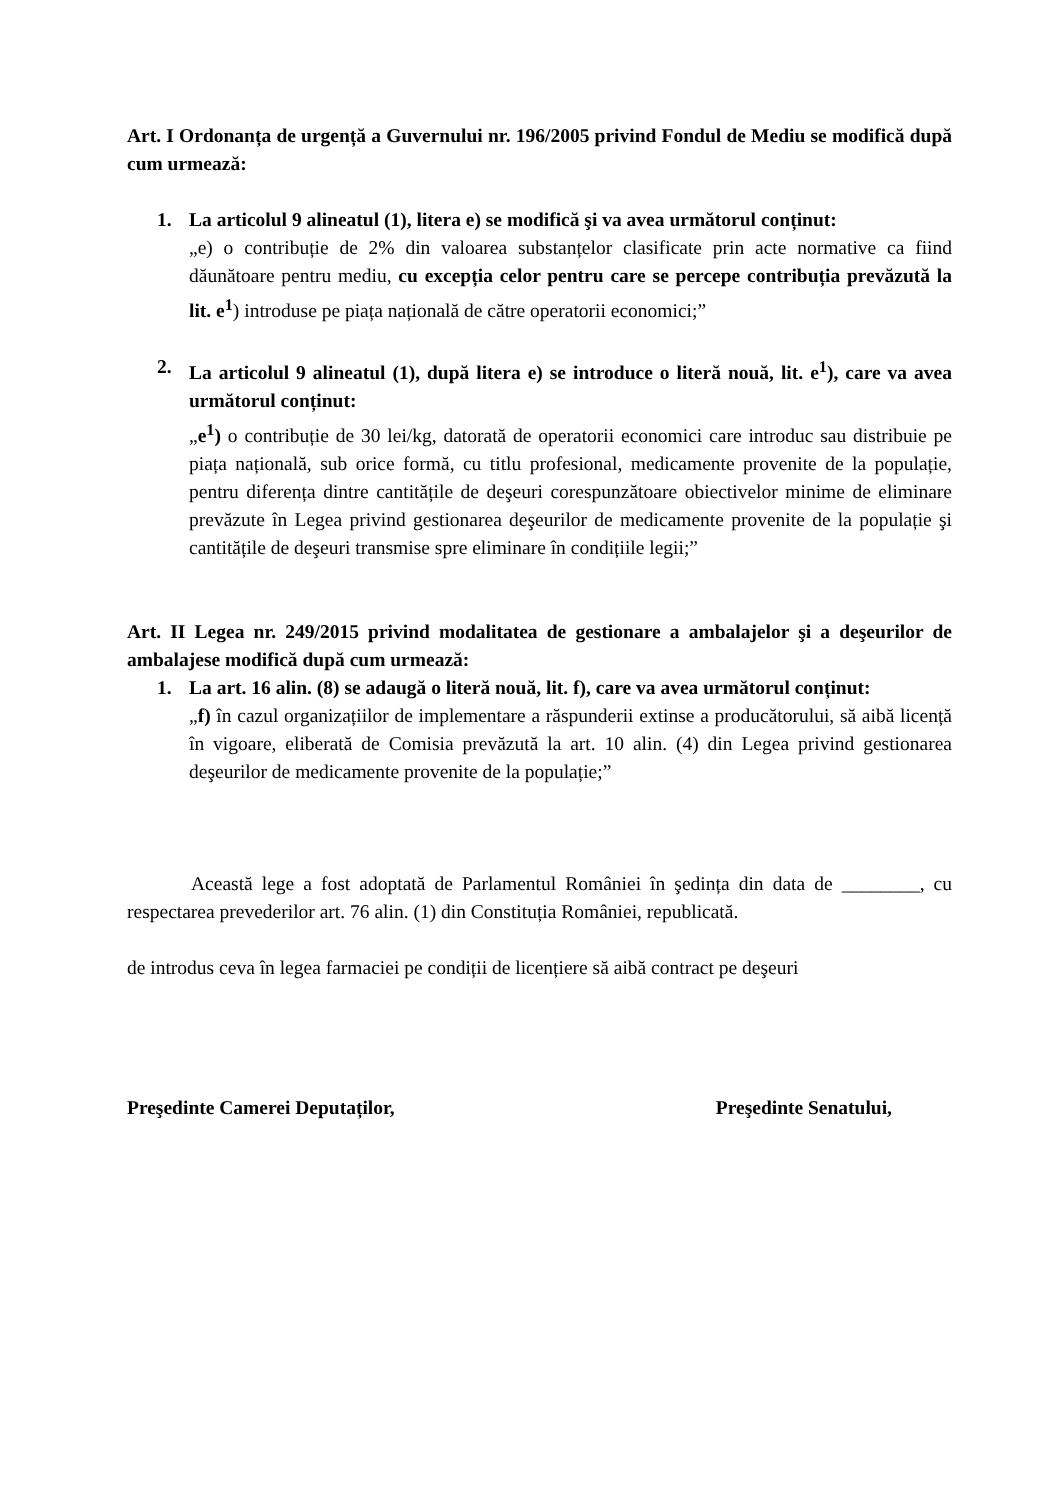Art. I Ordonanța de urgență a Guvernului nr. 196/2005 privind Fondul de Mediu se modifică după cum urmează:
1. La articolul 9 alineatul (1), litera e) se modifică şi va avea următorul conținut:
„e) o contribuție de 2% din valoarea substanțelor clasificate prin acte normative ca fiind dăunătoare pentru mediu, cu excepția celor pentru care se percepe contribuția prevăzută la lit. e<sup>1</sup>) introduse pe piața națională de către operatorii economici;”
2. La articolul 9 alineatul (1), după litera e) se introduce o literă nouă, lit. e<sup>1</sup>), care va avea următorul conținut:
„e<sup>1</sup>) o contribuție de 30 lei/kg, datorată de operatorii economici care introduc sau distribuie pe piața națională, sub orice formă, cu titlu profesional, medicamente provenite de la populație, pentru diferența dintre cantitățile de deşeuri corespunzătoare obiectivelor minime de eliminare prevăzute în Legea privind gestionarea deşeurilor de medicamente provenite de la populație şi cantitățile de deşeuri transmise spre eliminare în condițiile legii;”
Art. II Legea nr. 249/2015 privind modalitatea de gestionare a ambalajelor şi a deşeurilor de ambalajese modifică după cum urmează:
1. La art. 16 alin. (8) se adaugă o literă nouă, lit. f), care va avea următorul conținut:
„f) în cazul organizațiilor de implementare a răspunderii extinse a producătorului, să aibă licență în vigoare, eliberată de Comisia prevăzută la art. 10 alin. (4) din Legea privind gestionarea deşeurilor de medicamente provenite de la populație;”
Această lege a fost adoptată de Parlamentul României în şedința din data de ________, cu respectarea prevederilor art. 76 alin. (1) din Constituția României, republicată.
de introdus ceva în legea farmaciei pe condiții de licențiere să aibă contract pe deşeuri
Preşedinte Camerei Deputaților, Preşedinte Senatului,